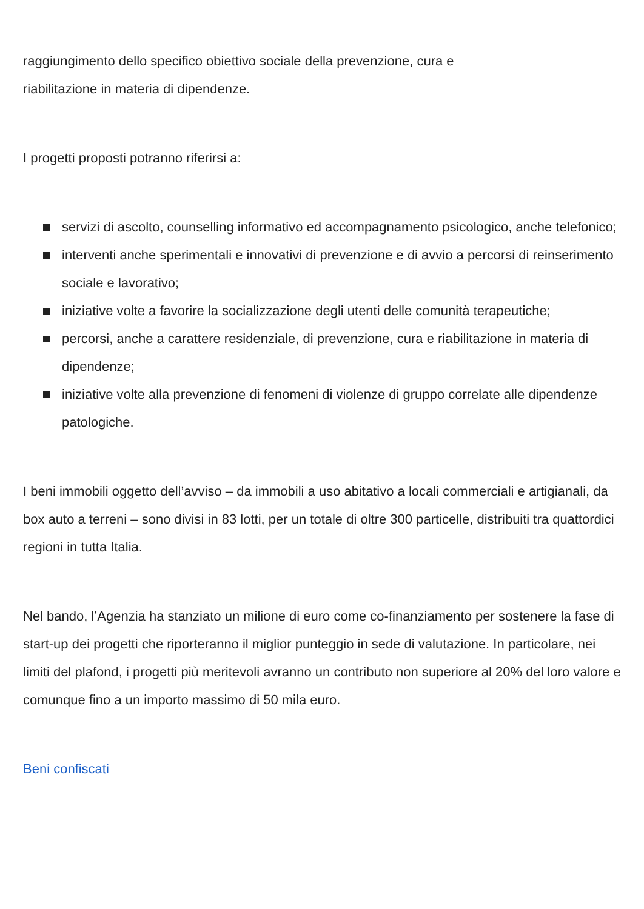raggiungimento dello specifico obiettivo sociale della prevenzione, cura e
riabilitazione in materia di dipendenze.
I progetti proposti potranno riferirsi a:
servizi di ascolto, counselling informativo ed accompagnamento psicologico, anche telefonico;
interventi anche sperimentali e innovativi di prevenzione e di avvio a percorsi di reinserimento sociale e lavorativo;
iniziative volte a favorire la socializzazione degli utenti delle comunità terapeutiche;
percorsi, anche a carattere residenziale, di prevenzione, cura e riabilitazione in materia di dipendenze;
iniziative volte alla prevenzione di fenomeni di violenze di gruppo correlate alle dipendenze patologiche.
I beni immobili oggetto dell’avviso – da immobili a uso abitativo a locali commerciali e artigianali, da box auto a terreni – sono divisi in 83 lotti, per un totale di oltre 300 particelle, distribuiti tra quattordici regioni in tutta Italia.
Nel bando, l’Agenzia ha stanziato un milione di euro come co-finanziamento per sostenere la fase di start-up dei progetti che riporteranno il miglior punteggio in sede di valutazione. In particolare, nei limiti del plafond, i progetti più meritevoli avranno un contributo non superiore al 20% del loro valore e comunque fino a un importo massimo di 50 mila euro.
Beni confiscati